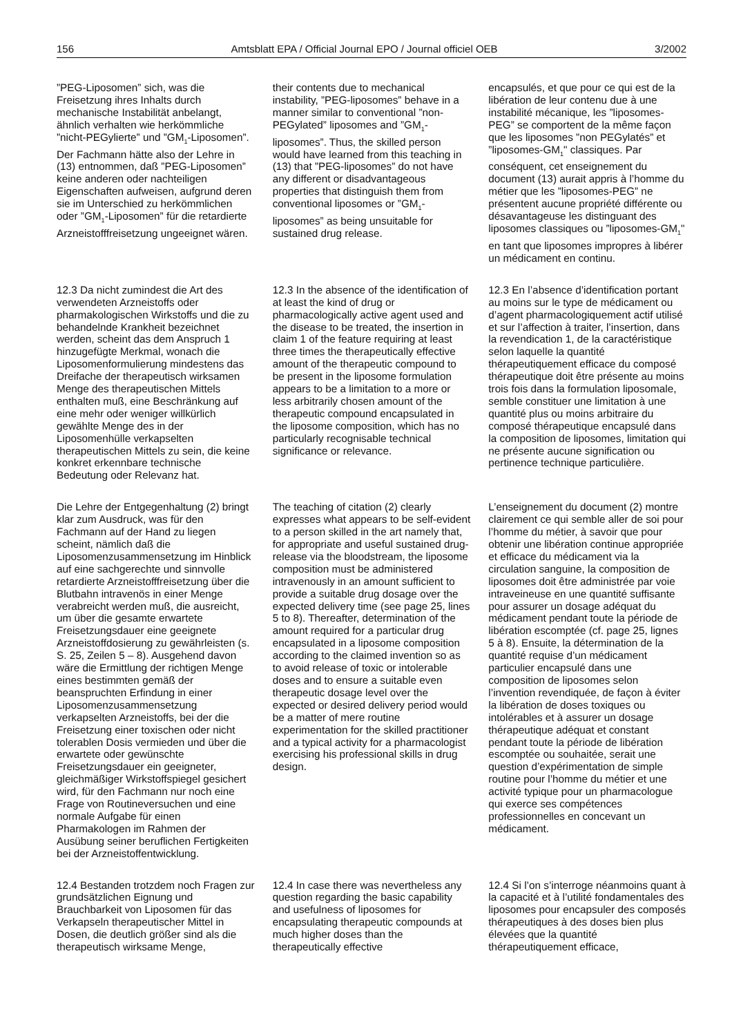156 Amtsblatt EPA / Official Journal EPO / Journal officiel OEB 3/2002
”PEG-Liposomen” sich, was die Freisetzung ihres Inhalts durch mechanische Instabilität anbelangt, ähnlich verhalten wie herkömmliche ”nicht-PEGylierte” und ”GM<sub>1</sub>-Liposomen”. Der Fachmann hätte also der Lehre in (13) entnommen, daß ”PEG-Liposomen” keine anderen oder nachteiligen Eigenschaften aufweisen, aufgrund deren sie im Unterschied zu herkömmlichen oder ”GM<sub>1</sub>-Liposomen” für die retardierte Arzneistofffreisetzung ungeeignet wären.
their contents due to mechanical instability, ”PEG-liposomes” behave in a manner similar to conventional ”non-PEGylated” liposomes and ”GM<sub>1</sub>-liposomes”. Thus, the skilled person would have learned from this teaching in (13) that ”PEG-liposomes” do not have any different or disadvantageous properties that distinguish them from conventional liposomes or ”GM<sub>1</sub>-liposomes” as being unsuitable for sustained drug release.
encapsulés, et que pour ce qui est de la libération de leur contenu due à une instabilité mécanique, les ”liposomes-PEG” se comportent de la même façon que les liposomes ”non PEGylatés” et ”liposomes-GM<sub>1</sub>" classiques. Par conséquent, cet enseignement du document (13) aurait appris à l’homme du métier que les ”liposomes-PEG” ne présentent aucune propriété différente ou désavantageuse les distinguant des liposomes classiques ou ”liposomes-GM<sub>1</sub>" en tant que liposomes impropres à libérer un médicament en continu.
12.3 Da nicht zumindest die Art des verwendeten Arzneistoffs oder pharmakologischen Wirkstoffs und die zu behandelnde Krankheit bezeichnet werden, scheint das dem Anspruch 1 hinzugefügte Merkmal, wonach die Liposomenformulierung mindestens das Dreifache der therapeutisch wirksamen Menge des therapeutischen Mittels enthalten muß, eine Beschränkung auf eine mehr oder weniger willkürlich gewählte Menge des in der Liposomenhülle verkapselten therapeutischen Mittels zu sein, die keine konkret erkennbare technische Bedeutung oder Relevanz hat.
12.3 In the absence of the identification of at least the kind of drug or pharmacologically active agent used and the disease to be treated, the insertion in claim 1 of the feature requiring at least three times the therapeutically effective amount of the therapeutic compound to be present in the liposome formulation appears to be a limitation to a more or less arbitrarily chosen amount of the therapeutic compound encapsulated in the liposome composition, which has no particularly recognisable technical significance or relevance.
12.3 En l’absence d’identification portant au moins sur le type de médicament ou d’agent pharmacologiquement actif utilisé et sur l’affection à traiter, l’insertion, dans la revendication 1, de la caractéristique selon laquelle la quantité thérapeutiquement efficace du composé thérapeutique doit être présente au moins trois fois dans la formulation liposomale, semble constituer une limitation à une quantité plus ou moins arbitraire du composé thérapeutique encapsulé dans la composition de liposomes, limitation qui ne présente aucune signification ou pertinence technique particulière.
Die Lehre der Entgegenhaltung (2) bringt klar zum Ausdruck, was für den Fachmann auf der Hand zu liegen scheint, nämlich daß die Liposomenzusammensetzung im Hinblick auf eine sachgerechte und sinnvolle retardierte Arzneistofffreisetzung über die Blutbahn intravenös in einer Menge verabreicht werden muß, die ausreicht, um über die gesamte erwartete Freisetzungsdauer eine geeignete Arzneistoffdosierung zu gewährleisten (s. S. 25, Zeilen 5 – 8). Ausgehend davon wäre die Ermittlung der richtigen Menge eines bestimmten gemäß der beanspruchten Erfindung in einer Liposomenzusammensetzung verkapselten Arzneistoffs, bei der die Freisetzung einer toxischen oder nicht tolerablen Dosis vermieden und über die erwartete oder gewünschte Freisetzungsdauer ein geeigneter, gleichmäßiger Wirkstoffspiegel gesichert wird, für den Fachmann nur noch eine Frage von Routineversuchen und eine normale Aufgabe für einen Pharmakologen im Rahmen der Ausübung seiner beruflichen Fertigkeiten bei der Arzneistoffentwicklung.
The teaching of citation (2) clearly expresses what appears to be self-evident to a person skilled in the art namely that, for appropriate and useful sustained drug-release via the bloodstream, the liposome composition must be administered intravenously in an amount sufficient to provide a suitable drug dosage over the expected delivery time (see page 25, lines 5 to 8). Thereafter, determination of the amount required for a particular drug encapsulated in a liposome composition according to the claimed invention so as to avoid release of toxic or intolerable doses and to ensure a suitable even therapeutic dosage level over the expected or desired delivery period would be a matter of mere routine experimentation for the skilled practitioner and a typical activity for a pharmacologist exercising his professional skills in drug design.
L’enseignement du document (2) montre clairement ce qui semble aller de soi pour l’homme du métier, à savoir que pour obtenir une libération continue appropriée et efficace du médicament via la circulation sanguine, la composition de liposomes doit être administrée par voie intraveineuse en une quantité suffisante pour assurer un dosage adéquat du médicament pendant toute la période de libération escomptée (cf. page 25, lignes 5 à 8). Ensuite, la détermination de la quantité requise d’un médicament particulier encapsulé dans une composition de liposomes selon l’invention revendiquée, de façon à éviter la libération de doses toxiques ou intolérables et à assurer un dosage thérapeutique adéquat et constant pendant toute la période de libération escomptée ou souhaitée, serait une question d’expérimentation de simple routine pour l’homme du métier et une activité typique pour un pharmacologue qui exerce ses compétences professionnelles en concevant un médicament.
12.4 Bestanden trotzdem noch Fragen zur grundsätzlichen Eignung und Brauchbarkeit von Liposomen für das Verkapseln therapeutischer Mittel in Dosen, die deutlich größer sind als die therapeutisch wirksame Menge,
12.4 In case there was nevertheless any question regarding the basic capability and usefulness of liposomes for encapsulating therapeutic compounds at much higher doses than the therapeutically effective
12.4 Si l’on s’interroge néanmoins quant à la capacité et à l’utilité fondamentales des liposomes pour encapsuler des composés thérapeutiques à des doses bien plus élevées que la quantité thérapeutiquement efficace,